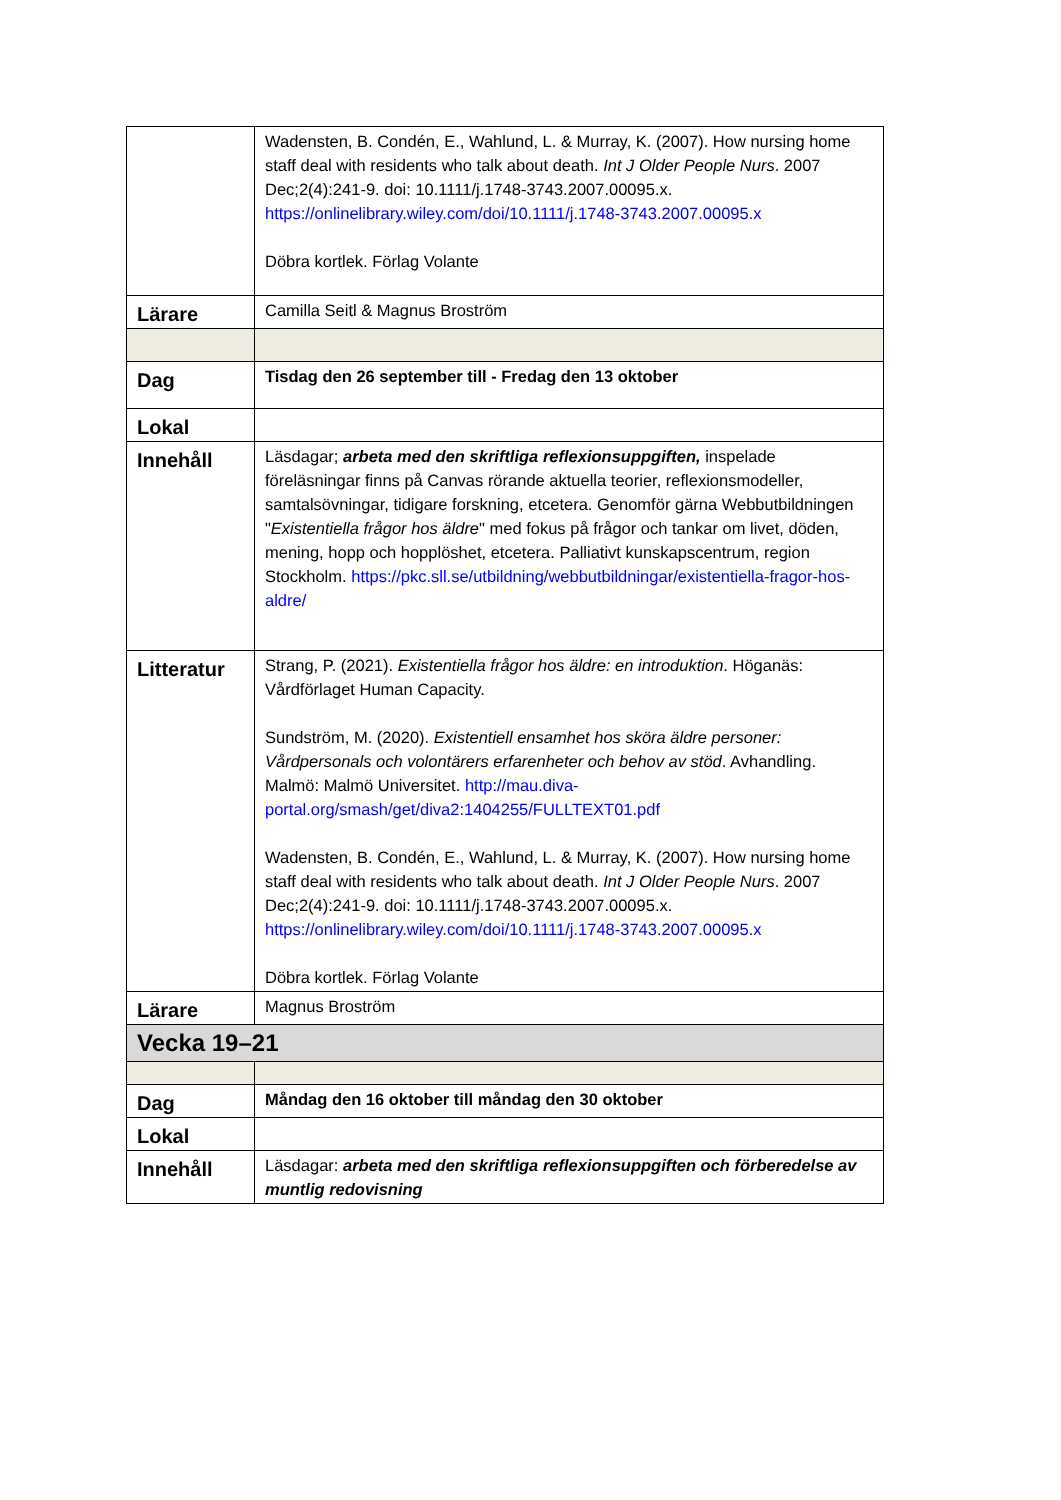| | Wadensten, B. Condén, E., Wahlund, L. & Murray, K. (2007). How nursing home staff deal with residents who talk about death. Int J Older People Nurs . 2007 Dec;2(4):241-9. doi: 10.1111/j.1748-3743.2007.00095.x. https://onlinelibrary.wiley.com/doi/10.1111/j.1748-3743.2007.00095.x Döbra kortlek. Förlag Volante |
| Lärare | Camilla Seitl & Magnus Broström |
| Dag | Tisdag den 26 september till - Fredag den 13 oktober |
| Lokal | |
| Innehåll | Läsdagar; arbeta med den skriftliga reflexionsuppgiften, inspelade föreläsningar finns på Canvas rörande aktuella teorier, reflexionsmodeller, samtalsövningar, tidigare forskning, etcetera. Genomför gärna Webbutbildningen " Existentiella frågor hos äldre " med fokus på frågor och tankar om livet, döden, mening, hopp och hopplöshet, etcetera. Palliativt kunskapscentrum, region Stockholm. https://pkc.sll.se/utbildning/webbutbildningar/existentiella-fragor-hos-aldre/ |
| Litteratur | Strang, P. (2021). Existentiella frågor hos äldre: en introduktion . Höganäs: Vårdförlaget Human Capacity. Sundström, M. (2020). Existentiell ensamhet hos sköra äldre personer: Vårdpersonals och volontärers erfarenheter och behov av stöd . Avhandling. Malmö: Malmö Universitet. http://mau.diva-portal.org/smash/get/diva2:1404255/FULLTEXT01.pdf Wadensten, B. Condén, E., Wahlund, L. & Murray, K. (2007). How nursing home staff deal with residents who talk about death. Int J Older People Nurs . 2007 Dec;2(4):241-9. doi: 10.1111/j.1748-3743.2007.00095.x. https://onlinelibrary.wiley.com/doi/10.1111/j.1748-3743.2007.00095.x Döbra kortlek. Förlag Volante |
| Lärare | Magnus Broström |
| Vecka 19–21 | |
| Dag | Måndag den 16 oktober till måndag den 30 oktober |
| Lokal | |
| Innehåll | Läsdagar: arbeta med den skriftliga reflexionsuppgiften och förberedelse av muntlig redovisning |